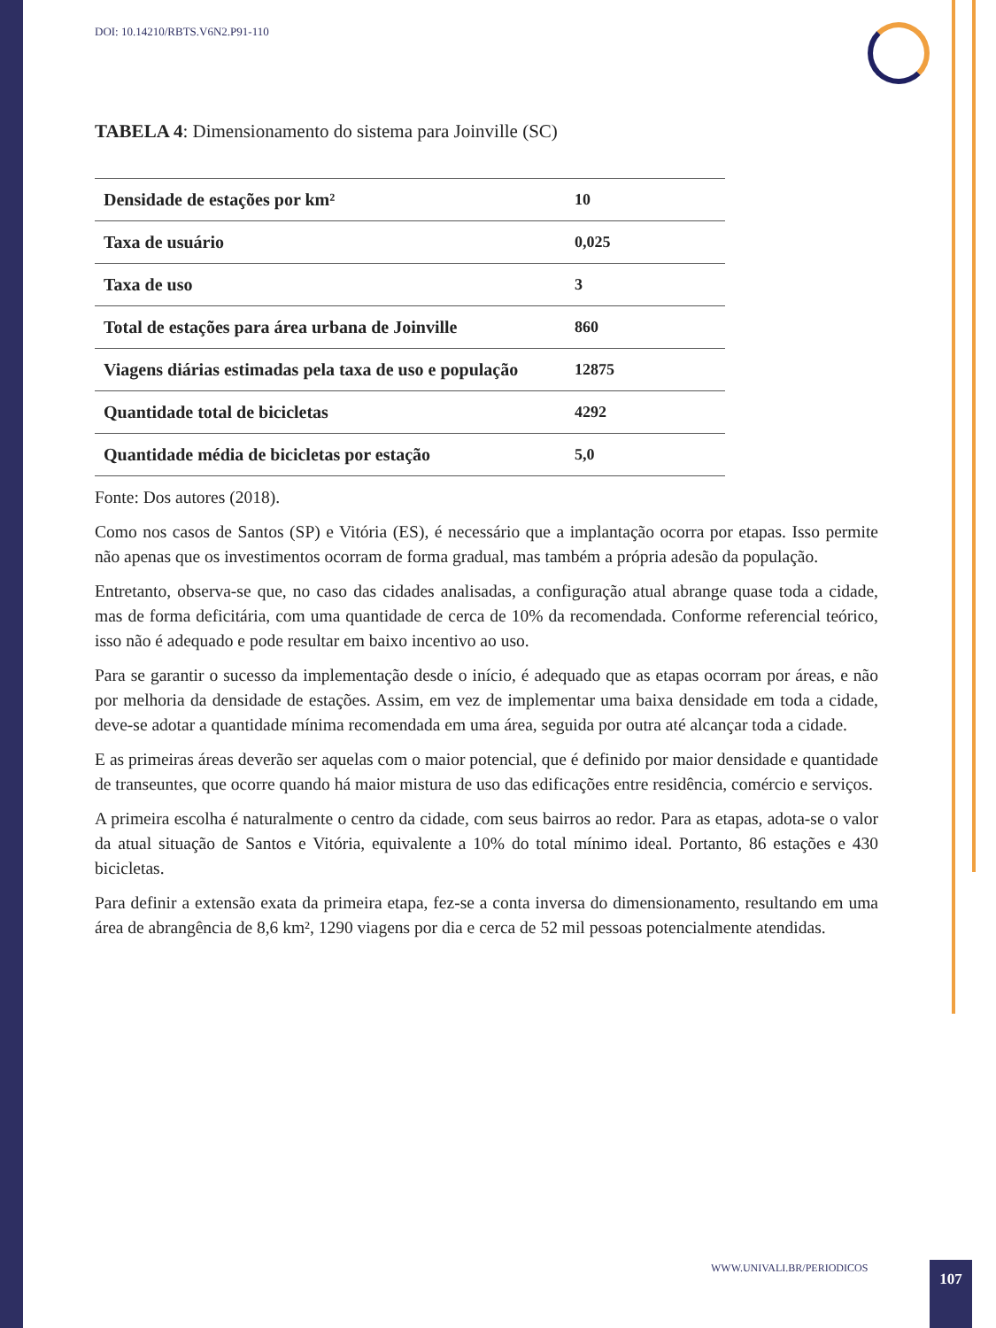DOI: 10.14210/RBTS.V6N2.P91-110
TABELA 4: Dimensionamento do sistema para Joinville (SC)
| Densidade de estações por km² | 10 |
| Taxa de usuário | 0,025 |
| Taxa de uso | 3 |
| Total de estações para área urbana de Joinville | 860 |
| Viagens diárias estimadas pela taxa de uso e população | 12875 |
| Quantidade total de bicicletas | 4292 |
| Quantidade média de bicicletas por estação | 5,0 |
Fonte: Dos autores (2018).
Como nos casos de Santos (SP) e Vitória (ES), é necessário que a implantação ocorra por etapas. Isso permite não apenas que os investimentos ocorram de forma gradual, mas também a própria adesão da população.
Entretanto, observa-se que, no caso das cidades analisadas, a configuração atual abrange quase toda a cidade, mas de forma deficitária, com uma quantidade de cerca de 10% da recomendada. Conforme referencial teórico, isso não é adequado e pode resultar em baixo incentivo ao uso.
Para se garantir o sucesso da implementação desde o início, é adequado que as etapas ocorram por áreas, e não por melhoria da densidade de estações. Assim, em vez de implementar uma baixa densidade em toda a cidade, deve-se adotar a quantidade mínima recomendada em uma área, seguida por outra até alcançar toda a cidade.
E as primeiras áreas deverão ser aquelas com o maior potencial, que é definido por maior densidade e quantidade de transeuntes, que ocorre quando há maior mistura de uso das edificações entre residência, comércio e serviços.
A primeira escolha é naturalmente o centro da cidade, com seus bairros ao redor. Para as etapas, adota-se o valor da atual situação de Santos e Vitória, equivalente a 10% do total mínimo ideal. Portanto, 86 estações e 430 bicicletas.
Para definir a extensão exata da primeira etapa, fez-se a conta inversa do dimensionamento, resultando em uma área de abrangência de 8,6 km², 1290 viagens por dia e cerca de 52 mil pessoas potencialmente atendidas.
WWW.UNIVALI.BR/PERIODICOS 107